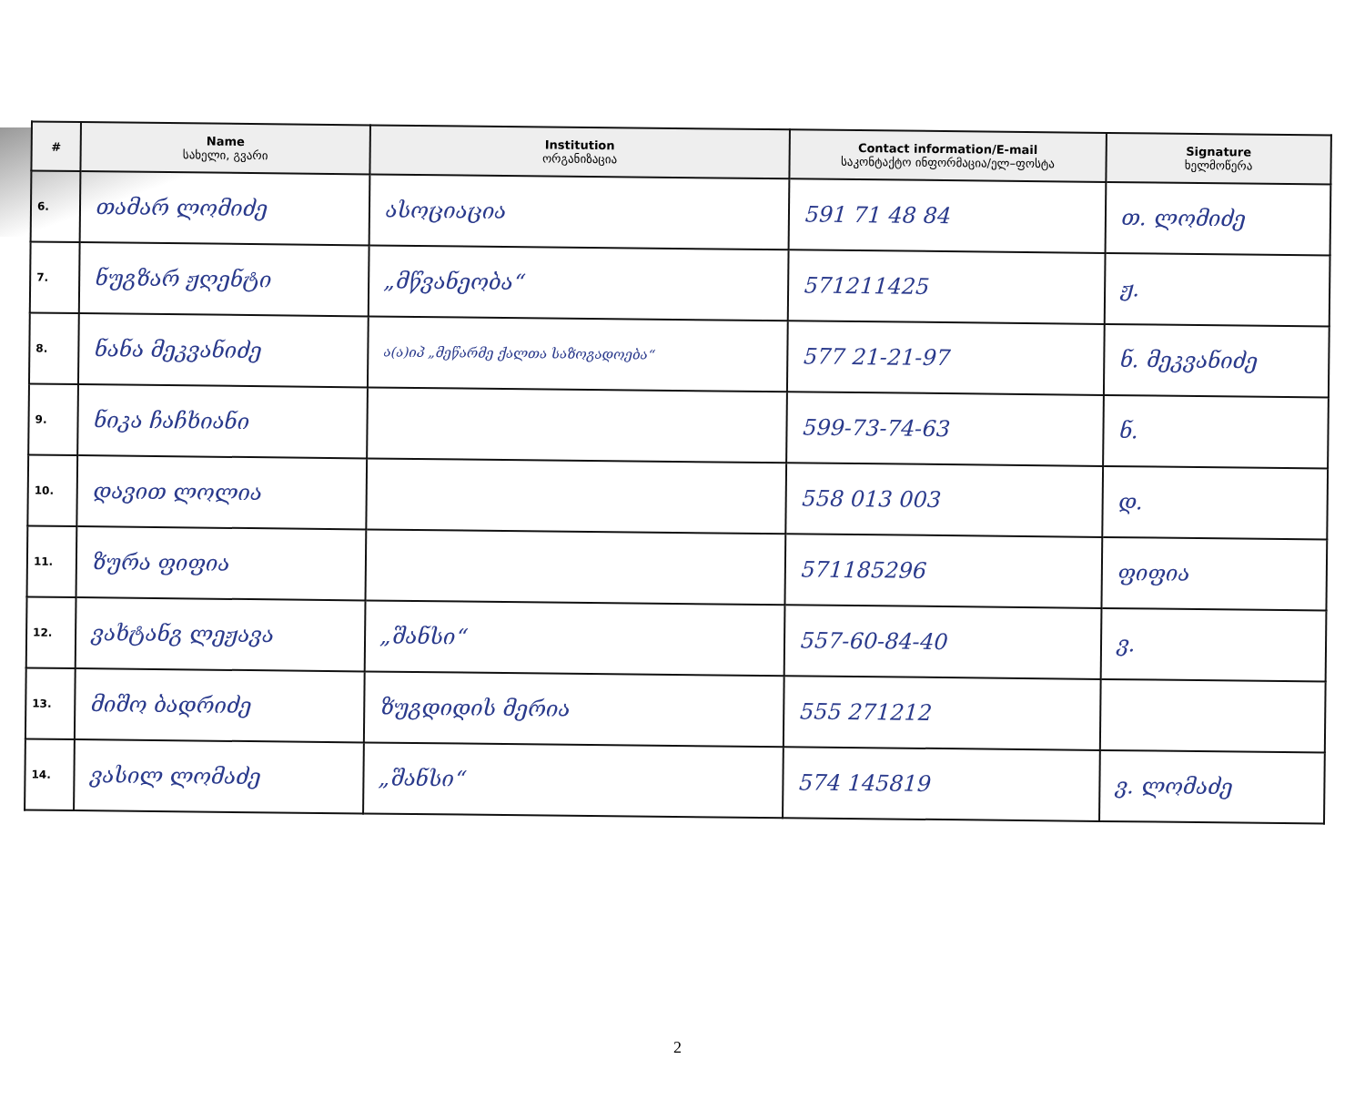| # | Name სახელი, გვარი | Institution ორგანიზაცია | Contact information/E-mail საკონტაქტო ინფორმაცია/ელ–ფოსტა | Signature ხელმოწერა |
| --- | --- | --- | --- | --- |
| 6. | თამარ ლომიძე | ასოციაცია | 591 71 48 84 | თ. ლომიძე |
| 7. | ნუგზარ ჟღენტი | „მწვანეობა“ | 571211425 | ჟ. |
| 8. | ნანა მეკვანიძე | ა(ა)იპ „მეწარმე ქალთა საზოგადოება“ | 577 21-21-97 | ნ. მეკვანიძე |
| 9. | ნიკა ჩაჩხიანი | | 599-73-74-63 | ნ. |
| 10. | დავით ლოლია | | 558 013 003 | დ. |
| 11. | ზურა ფიფია | | 571185296 | ფიფია |
| 12. | ვახტანგ ლეჟავა | „შანსი“ | 557-60-84-40 | ვ. |
| 13. | მიშო ბადრიძე | ზუგდიდის მერია | 555 271212 | |
| 14. | ვასილ ლომაძე | „შანსი“ | 574 145819 | ვ. ლომაძე |
2